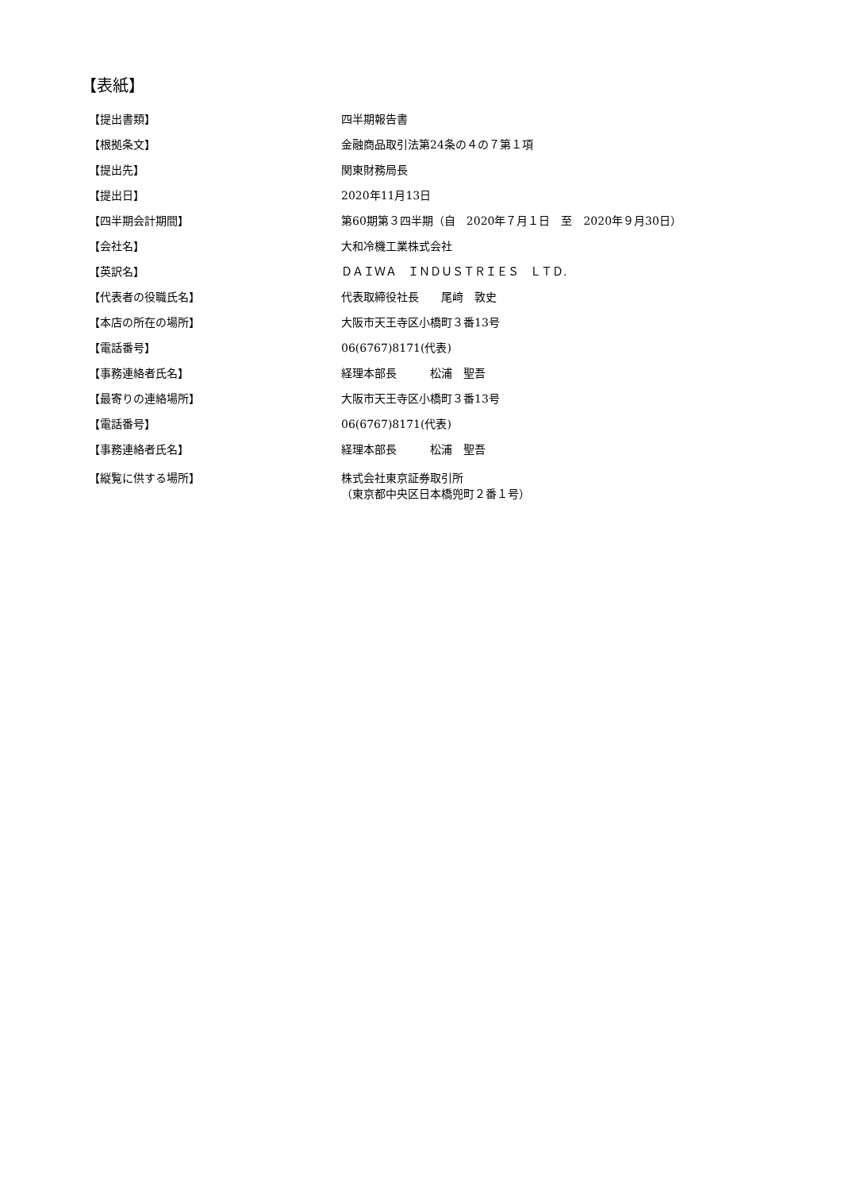【表紙】
| 【提出書類】 | 四半期報告書 |
| 【根拠条文】 | 金融商品取引法第24条の４の７第１項 |
| 【提出先】 | 関東財務局長 |
| 【提出日】 | 2020年11月13日 |
| 【四半期会計期間】 | 第60期第３四半期（自 2020年７月１日 至 2020年９月30日） |
| 【会社名】 | 大和冷機工業株式会社 |
| 【英訳名】 | ＤＡＩＷＡ ＩＮＤＵＳＴＲＩＥＳ ＬＴＤ. |
| 【代表者の役職氏名】 | 代表取締役社長 尾﨑 敦史 |
| 【本店の所在の場所】 | 大阪市天王寺区小橋町３番13号 |
| 【電話番号】 | 06(6767)8171(代表) |
| 【事務連絡者氏名】 | 経理本部長 松浦 聖吾 |
| 【最寄りの連絡場所】 | 大阪市天王寺区小橋町３番13号 |
| 【電話番号】 | 06(6767)8171(代表) |
| 【事務連絡者氏名】 | 経理本部長 松浦 聖吾 |
| 【縦覧に供する場所】 | 株式会社東京証券取引所 （東京都中央区日本橋兜町２番１号） |